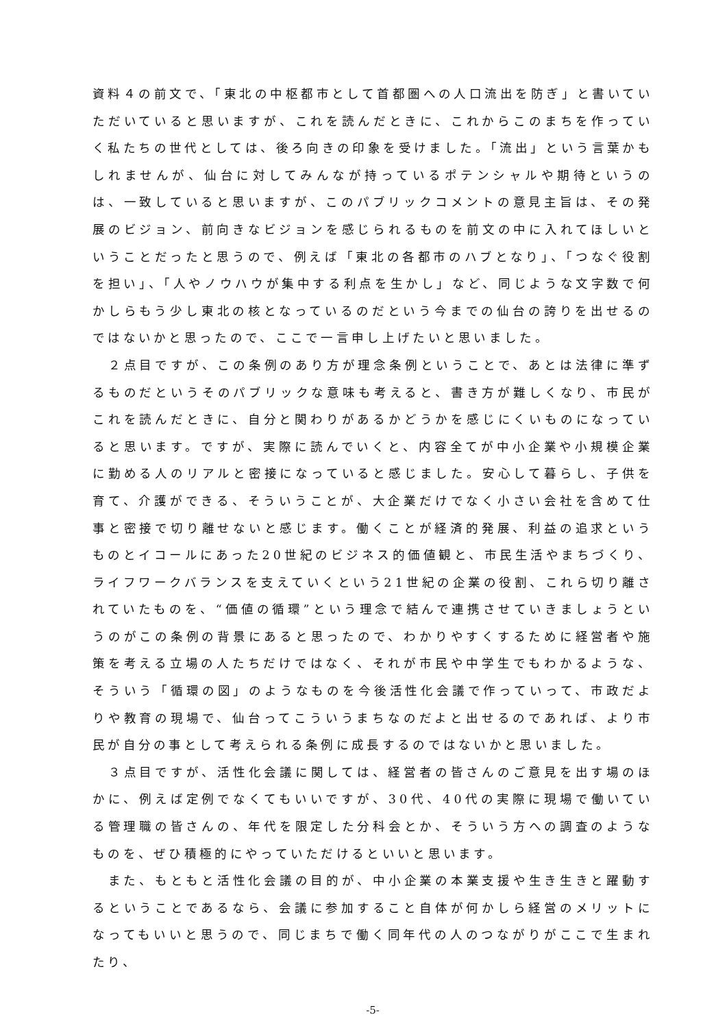資料４の前文で、「東北の中枢都市として首都圏への人口流出を防ぎ」と書いていただいていると思いますが、これを読んだときに、これからこのまちを作っていく私たちの世代としては、後ろ向きの印象を受けました。「流出」という言葉かもしれませんが、仙台に対してみんなが持っているポテンシャルや期待というのは、一致していると思いますが、このパブリックコメントの意見主旨は、その発展のビジョン、前向きなビジョンを感じられるものを前文の中に入れてほしいということだったと思うので、例えば「東北の各都市のハブとなり」、「つなぐ役割を担い」、「人やノウハウが集中する利点を生かし」など、同じような文字数で何かしらもう少し東北の核となっているのだという今までの仙台の誇りを出せるのではないかと思ったので、ここで一言申し上げたいと思いました。
　２点目ですが、この条例のあり方が理念条例ということで、あとは法律に準ずるものだというそのパブリックな意味も考えると、書き方が難しくなり、市民がこれを読んだときに、自分と関わりがあるかどうかを感じにくいものになっていると思います。ですが、実際に読んでいくと、内容全てが中小企業や小規模企業に勤める人のリアルと密接になっていると感じました。安心して暮らし、子供を育て、介護ができる、そういうことが、大企業だけでなく小さい会社を含めて仕事と密接で切り離せないと感じます。働くことが経済的発展、利益の追求というものとイコールにあった20世紀のビジネス的価値観と、市民生活やまちづくり、ライフワークバランスを支えていくという21世紀の企業の役割、これら切り離されていたものを、“価値の循環”という理念で結んで連携させていきましょうというのがこの条例の背景にあると思ったので、わかりやすくするために経営者や施策を考える立場の人たちだけではなく、それが市民や中学生でもわかるような、そういう「循環の図」のようなものを今後活性化会議で作っていって、市政だよりや教育の現場で、仙台ってこういうまちなのだよと出せるのであれば、より市民が自分の事として考えられる条例に成長するのではないかと思いました。
　３点目ですが、活性化会議に関しては、経営者の皆さんのご意見を出す場のほかに、例えば定例でなくてもいいですが、30代、40代の実際に現場で働いている管理職の皆さんの、年代を限定した分科会とか、そういう方への調査のようなものを、ぜひ積極的にやっていただけるといいと思います。
　また、もともと活性化会議の目的が、中小企業の本業支援や生き生きと躍動するということであるなら、会議に参加すること自体が何かしら経営のメリットになってもいいと思うので、同じまちで働く同年代の人のつながりがここで生まれたり、
-5-